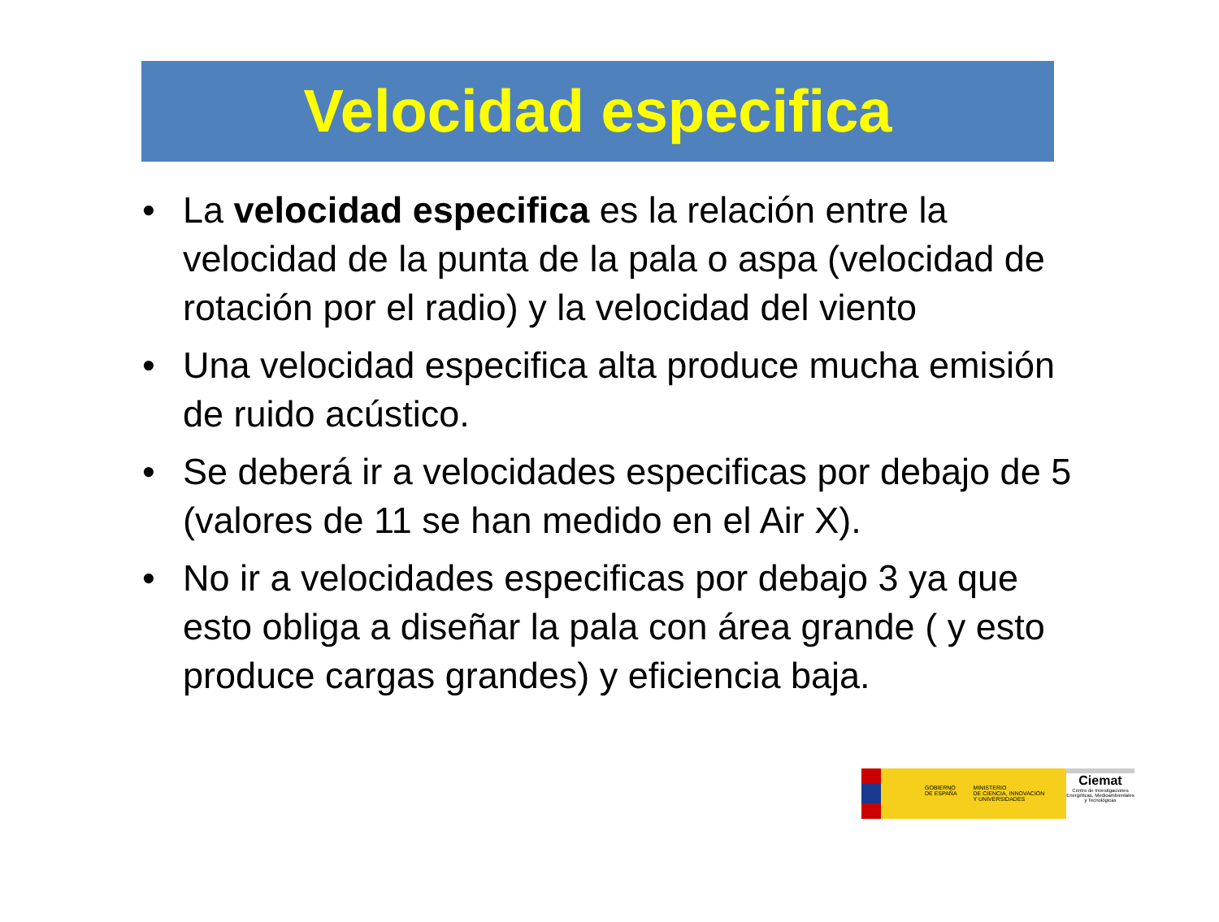Velocidad especifica
• La velocidad especifica es la relación entre la velocidad de la punta de la pala o aspa (velocidad de rotación por el radio) y la velocidad del viento
• Una velocidad especifica alta produce mucha emisión de ruido acústico.
• Se deberá ir a velocidades especificas por debajo de 5 (valores de 11 se han medido en el Air X).
• No ir a velocidades especificas por debajo 3 ya que esto obliga a diseñar la pala con área grande ( y esto produce cargas grandes) y eficiencia baja.
GOBIERNO
DE ESPAÑA
MINISTERIO
DE CIENCIA, INNOVACIÓN
Y UNIVERSIDADES
Ciemat
Centro de Investigaciones Energéticas, Medioambientales y Tecnológicas